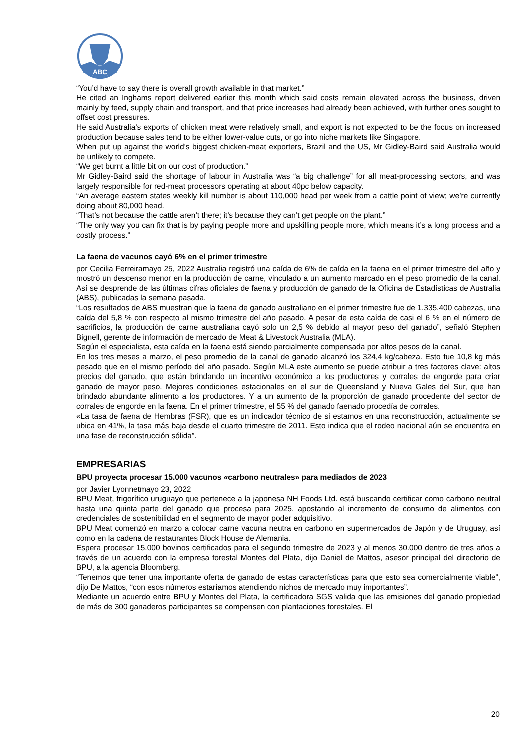ABC
“You’d have to say there is overall growth available in that market.”
He cited an Inghams report delivered earlier this month which said costs remain elevated across the business, driven mainly by feed, supply chain and transport, and that price increases had already been achieved, with further ones sought to offset cost pressures.
He said Australia’s exports of chicken meat were relatively small, and export is not expected to be the focus on increased production because sales tend to be either lower-value cuts, or go into niche markets like Singapore.
When put up against the world’s biggest chicken-meat exporters, Brazil and the US, Mr Gidley-Baird said Australia would be unlikely to compete.
“We get burnt a little bit on our cost of production.”
Mr Gidley-Baird said the shortage of labour in Australia was “a big challenge” for all meat-processing sectors, and was largely responsible for red-meat processors operating at about 40pc below capacity.
“An average eastern states weekly kill number is about 110,000 head per week from a cattle point of view; we’re currently doing about 80,000 head.
“That’s not because the cattle aren’t there; it’s because they can’t get people on the plant.”
“The only way you can fix that is by paying people more and upskilling people more, which means it’s a long process and a costly process.”
La faena de vacunos cayó 6% en el primer trimestre
por Cecilia Ferreiramayo 25, 2022 Australia registró una caída de 6% de caída en la faena en el primer trimestre del año y mostró un descenso menor en la producción de carne, vinculado a un aumento marcado en el peso promedio de la canal. Así se desprende de las últimas cifras oficiales de faena y producción de ganado de la Oficina de Estadísticas de Australia (ABS), publicadas la semana pasada.
“Los resultados de ABS muestran que la faena de ganado australiano en el primer trimestre fue de 1.335.400 cabezas, una caída del 5,8 % con respecto al mismo trimestre del año pasado. A pesar de esta caída de casi el 6 % en el número de sacrificios, la producción de carne australiana cayó solo un 2,5 % debido al mayor peso del ganado”, señaló Stephen Bignell, gerente de información de mercado de Meat & Livestock Australia (MLA).
Según el especialista, esta caída en la faena está siendo parcialmente compensada por altos pesos de la canal.
En los tres meses a marzo, el peso promedio de la canal de ganado alcanzó los 324,4 kg/cabeza. Esto fue 10,8 kg más pesado que en el mismo período del año pasado. Según MLA este aumento se puede atribuir a tres factores clave: altos precios del ganado, que están brindando un incentivo económico a los productores y corrales de engorde para criar ganado de mayor peso. Mejores condiciones estacionales en el sur de Queensland y Nueva Gales del Sur, que han brindado abundante alimento a los productores. Y a un aumento de la proporción de ganado procedente del sector de corrales de engorde en la faena. En el primer trimestre, el 55 % del ganado faenado procedía de corrales.
«La tasa de faena de Hembras (FSR), que es un indicador técnico de si estamos en una reconstrucción, actualmente se ubica en 41%, la tasa más baja desde el cuarto trimestre de 2011. Esto indica que el rodeo nacional aún se encuentra en una fase de reconstrucción sólida”.
EMPRESARIAS
BPU proyecta procesar 15.000 vacunos «carbono neutrales» para mediados de 2023
por Javier Lyonnetmayo 23, 2022
BPU Meat, frigorífico uruguayo que pertenece a la japonesa NH Foods Ltd. está buscando certificar como carbono neutral hasta una quinta parte del ganado que procesa para 2025, apostando al incremento de consumo de alimentos con credenciales de sostenibilidad en el segmento de mayor poder adquisitivo.
BPU Meat comenzó en marzo a colocar carne vacuna neutra en carbono en supermercados de Japón y de Uruguay, así como en la cadena de restaurantes Block House de Alemania.
Espera procesar 15.000 bovinos certificados para el segundo trimestre de 2023 y al menos 30.000 dentro de tres años a través de un acuerdo con la empresa forestal Montes del Plata, dijo Daniel de Mattos, asesor principal del directorio de BPU, a la agencia Bloomberg.
“Tenemos que tener una importante oferta de ganado de estas características para que esto sea comercialmente viable”, dijo De Mattos, “con esos números estaríamos atendiendo nichos de mercado muy importantes”.
Mediante un acuerdo entre BPU y Montes del Plata, la certificadora SGS valida que las emisiones del ganado propiedad de más de 300 ganaderos participantes se compensen con plantaciones forestales. El
20